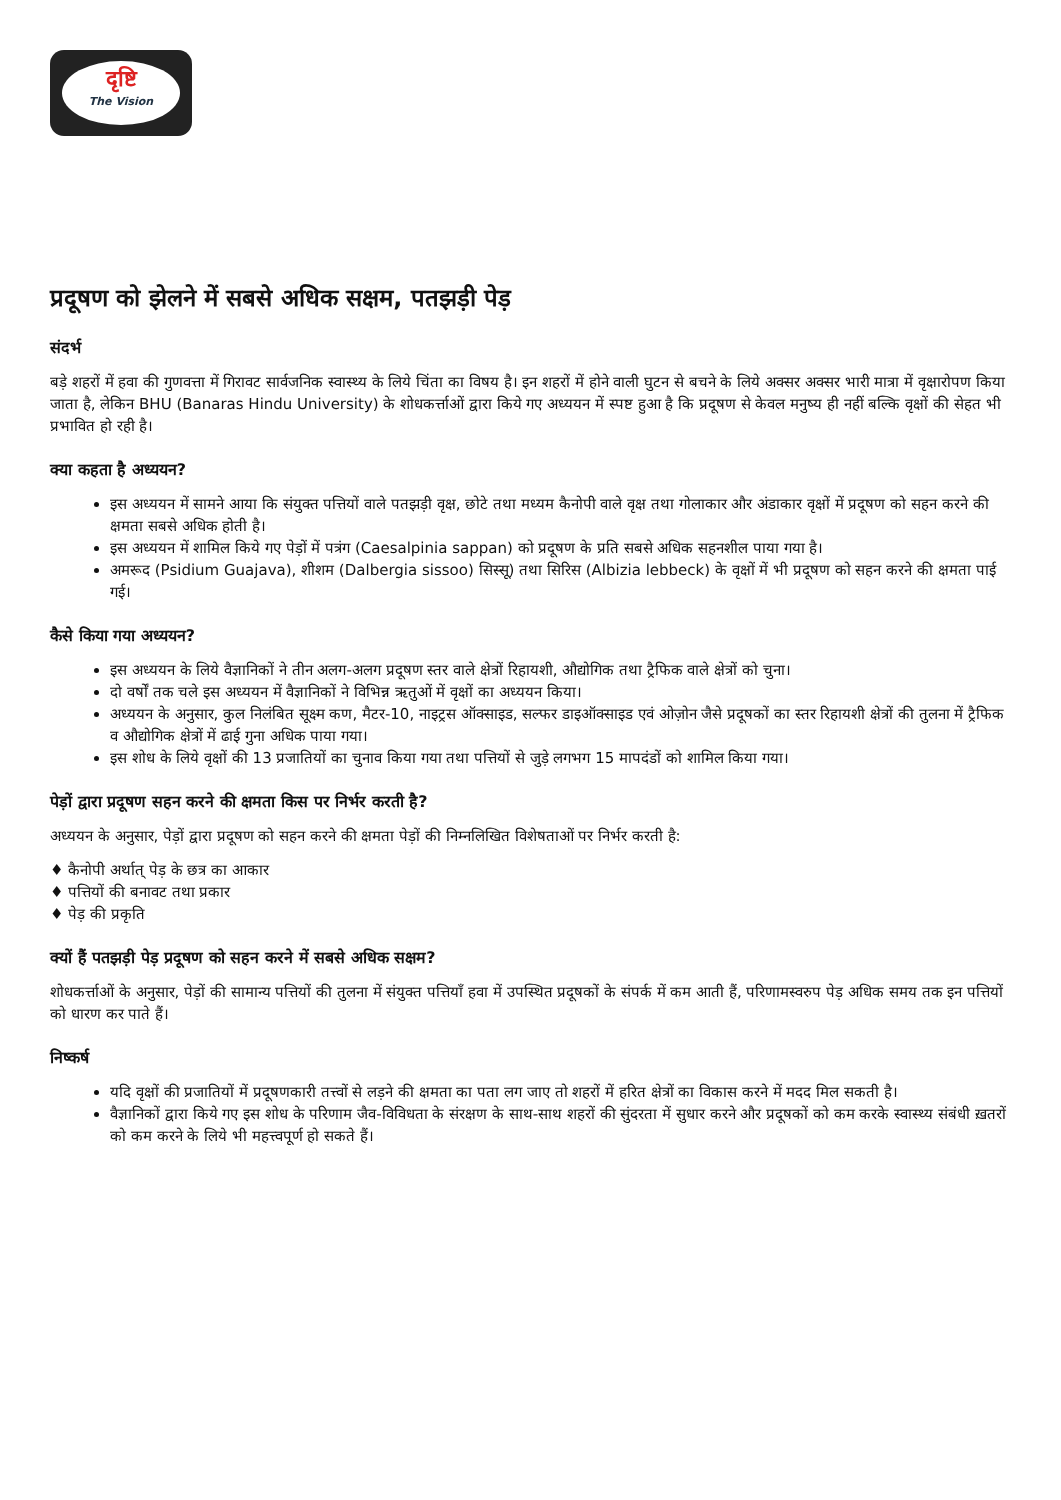दृष्टि
The Vision
प्रदूषण को झेलने में सबसे अधिक सक्षम, पतझड़ी पेड़
संदर्भ
बड़े शहरों में हवा की गुणवत्ता में गिरावट सार्वजनिक स्वास्थ्य के लिये चिंता का विषय है। इन शहरों में होने वाली घुटन से बचने के लिये अक्सर अक्सर भारी मात्रा में वृक्षारोपण किया जाता है, लेकिन BHU (Banaras Hindu University) के शोधकर्त्ताओं द्वारा किये गए अध्ययन में स्पष्ट हुआ है कि प्रदूषण से केवल मनुष्य ही नहीं बल्कि वृक्षों की सेहत भी प्रभावित हो रही है।
क्या कहता है अध्ययन?
इस अध्ययन में सामने आया कि संयुक्त पत्तियों वाले पतझड़ी वृक्ष, छोटे तथा मध्यम कैनोपी वाले वृक्ष तथा गोलाकार और अंडाकार वृक्षों में प्रदूषण को सहन करने की क्षमता सबसे अधिक होती है।
इस अध्ययन में शामिल किये गए पेड़ों में पत्रंग (Caesalpinia sappan) को प्रदूषण के प्रति सबसे अधिक सहनशील पाया गया है।
अमरूद (Psidium Guajava), शीशम (Dalbergia sissoo) सिस्सू) तथा सिरिस (Albizia lebbeck) के वृक्षों में भी प्रदूषण को सहन करने की क्षमता पाई गई।
कैसे किया गया अध्ययन?
इस अध्ययन के लिये वैज्ञानिकों ने तीन अलग-अलग प्रदूषण स्तर वाले क्षेत्रों रिहायशी, औद्योगिक तथा ट्रैफिक वाले क्षेत्रों को चुना।
दो वर्षों तक चले इस अध्ययन में वैज्ञानिकों ने विभिन्न ऋतुओं में वृक्षों का अध्ययन किया।
अध्ययन के अनुसार, कुल निलंबित सूक्ष्म कण, मैटर-10, नाइट्रस ऑक्साइड, सल्फर डाइऑक्साइड एवं ओज़ोन जैसे प्रदूषकों का स्तर रिहायशी क्षेत्रों की तुलना में ट्रैफिक व औद्योगिक क्षेत्रों में ढाई गुना अधिक पाया गया।
इस शोध के लिये वृक्षों की 13 प्रजातियों का चुनाव किया गया तथा पत्तियों से जुड़े लगभग 15 मापदंडों को शामिल किया गया।
पेड़ों द्वारा प्रदूषण सहन करने की क्षमता किस पर निर्भर करती है?
अध्ययन के अनुसार, पेड़ों द्वारा प्रदूषण को सहन करने की क्षमता पेड़ों की निम्नलिखित विशेषताओं पर निर्भर करती है:
♦ कैनोपी अर्थात् पेड़ के छत्र का आकार
♦ पत्तियों की बनावट तथा प्रकार
♦ पेड़ की प्रकृति
क्यों हैं पतझड़ी पेड़ प्रदूषण को सहन करने में सबसे अधिक सक्षम?
शोधकर्त्ताओं के अनुसार, पेड़ों की सामान्य पत्तियों की तुलना में संयुक्त पत्तियाँ हवा में उपस्थित प्रदूषकों के संपर्क में कम आती हैं, परिणामस्वरुप पेड़ अधिक समय तक इन पत्तियों को धारण कर पाते हैं।
निष्कर्ष
यदि वृक्षों की प्रजातियों में प्रदूषणकारी तत्त्वों से लड़ने की क्षमता का पता लग जाए तो शहरों में हरित क्षेत्रों का विकास करने में मदद मिल सकती है।
वैज्ञानिकों द्वारा किये गए इस शोध के परिणाम जैव-विविधता के संरक्षण के साथ-साथ शहरों की सुंदरता में सुधार करने और प्रदूषकों को कम करके स्वास्थ्य संबंधी ख़तरों को कम करने के लिये भी महत्त्वपूर्ण हो सकते हैं।